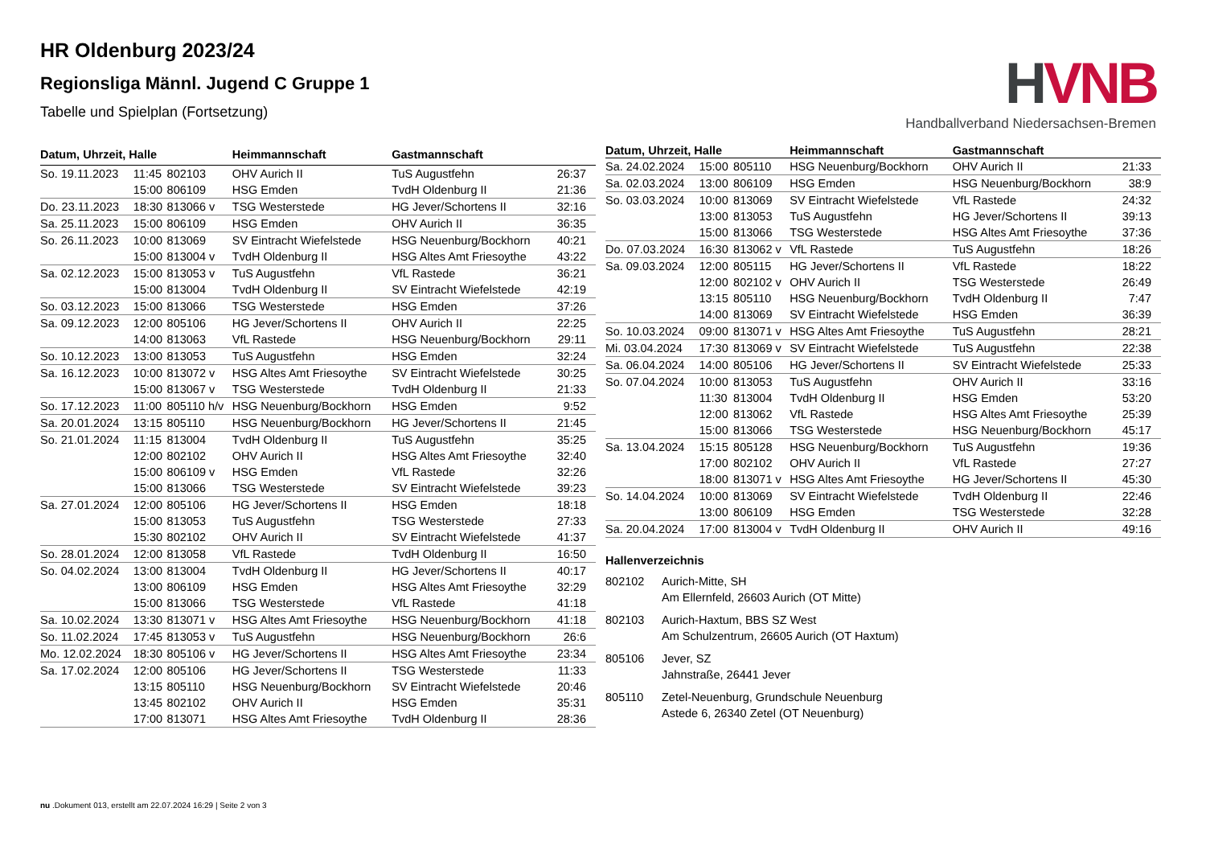HR Oldenburg 2023/24
Regionsliga Männl. Jugend C Gruppe 1
Tabelle und Spielplan (Fortsetzung)
HVNB
Handballverband Niedersachsen-Bremen
| Datum, Uhrzeit, Halle | | | Heimmannschaft | Gastmannschaft | |
| --- | --- | --- | --- | --- | --- |
| So. 19.11.2023 | 11:45 | 802103 | OHV Aurich II | TuS Augustfehn | 26:37 |
| | 15:00 | 806109 | HSG Emden | TvdH Oldenburg II | 21:36 |
| Do. 23.11.2023 | 18:30 | 813066 v | TSG Westerstede | HG Jever/Schortens II | 32:16 |
| Sa. 25.11.2023 | 15:00 | 806109 | HSG Emden | OHV Aurich II | 36:35 |
| So. 26.11.2023 | 10:00 | 813069 | SV Eintracht Wiefelstede | HSG Neuenburg/Bockhorn | 40:21 |
| | 15:00 | 813004 v | TvdH Oldenburg II | HSG Altes Amt Friesoythe | 43:22 |
| Sa. 02.12.2023 | 15:00 | 813053 v | TuS Augustfehn | VfL Rastede | 36:21 |
| | 15:00 | 813004 | TvdH Oldenburg II | SV Eintracht Wiefelstede | 42:19 |
| So. 03.12.2023 | 15:00 | 813066 | TSG Westerstede | HSG Emden | 37:26 |
| Sa. 09.12.2023 | 12:00 | 805106 | HG Jever/Schortens II | OHV Aurich II | 22:25 |
| | 14:00 | 813063 | VfL Rastede | HSG Neuenburg/Bockhorn | 29:11 |
| So. 10.12.2023 | 13:00 | 813053 | TuS Augustfehn | HSG Emden | 32:24 |
| Sa. 16.12.2023 | 10:00 | 813072 v | HSG Altes Amt Friesoythe | SV Eintracht Wiefelstede | 30:25 |
| | 15:00 | 813067 v | TSG Westerstede | TvdH Oldenburg II | 21:33 |
| So. 17.12.2023 | 11:00 | 805110 h/v | HSG Neuenburg/Bockhorn | HSG Emden | 9:52 |
| Sa. 20.01.2024 | 13:15 | 805110 | HSG Neuenburg/Bockhorn | HG Jever/Schortens II | 21:45 |
| So. 21.01.2024 | 11:15 | 813004 | TvdH Oldenburg II | TuS Augustfehn | 35:25 |
| | 12:00 | 802102 | OHV Aurich II | HSG Altes Amt Friesoythe | 32:40 |
| | 15:00 | 806109 v | HSG Emden | VfL Rastede | 32:26 |
| | 15:00 | 813066 | TSG Westerstede | SV Eintracht Wiefelstede | 39:23 |
| Sa. 27.01.2024 | 12:00 | 805106 | HG Jever/Schortens II | HSG Emden | 18:18 |
| | 15:00 | 813053 | TuS Augustfehn | TSG Westerstede | 27:33 |
| | 15:30 | 802102 | OHV Aurich II | SV Eintracht Wiefelstede | 41:37 |
| So. 28.01.2024 | 12:00 | 813058 | VfL Rastede | TvdH Oldenburg II | 16:50 |
| So. 04.02.2024 | 13:00 | 813004 | TvdH Oldenburg II | HG Jever/Schortens II | 40:17 |
| | 13:00 | 806109 | HSG Emden | HSG Altes Amt Friesoythe | 32:29 |
| | 15:00 | 813066 | TSG Westerstede | VfL Rastede | 41:18 |
| Sa. 10.02.2024 | 13:30 | 813071 v | HSG Altes Amt Friesoythe | HSG Neuenburg/Bockhorn | 41:18 |
| So. 11.02.2024 | 17:45 | 813053 v | TuS Augustfehn | HSG Neuenburg/Bockhorn | 26:6 |
| Mo. 12.02.2024 | 18:30 | 805106 v | HG Jever/Schortens II | HSG Altes Amt Friesoythe | 23:34 |
| Sa. 17.02.2024 | 12:00 | 805106 | HG Jever/Schortens II | TSG Westerstede | 11:33 |
| | 13:15 | 805110 | HSG Neuenburg/Bockhorn | SV Eintracht Wiefelstede | 20:46 |
| | 13:45 | 802102 | OHV Aurich II | HSG Emden | 35:31 |
| | 17:00 | 813071 | HSG Altes Amt Friesoythe | TvdH Oldenburg II | 28:36 |
| Datum, Uhrzeit, Halle | | | Heimmannschaft | Gastmannschaft | |
| --- | --- | --- | --- | --- | --- |
| Sa. 24.02.2024 | 15:00 | 805110 | HSG Neuenburg/Bockhorn | OHV Aurich II | 21:33 |
| Sa. 02.03.2024 | 13:00 | 806109 | HSG Emden | HSG Neuenburg/Bockhorn | 38:9 |
| So. 03.03.2024 | 10:00 | 813069 | SV Eintracht Wiefelstede | VfL Rastede | 24:32 |
| | 13:00 | 813053 | TuS Augustfehn | HG Jever/Schortens II | 39:13 |
| | 15:00 | 813066 | TSG Westerstede | HSG Altes Amt Friesoythe | 37:36 |
| Do. 07.03.2024 | 16:30 | 813062 v | VfL Rastede | TuS Augustfehn | 18:26 |
| Sa. 09.03.2024 | 12:00 | 805115 | HG Jever/Schortens II | VfL Rastede | 18:22 |
| | 12:00 | 802102 v | OHV Aurich II | TSG Westerstede | 26:49 |
| | 13:15 | 805110 | HSG Neuenburg/Bockhorn | TvdH Oldenburg II | 7:47 |
| | 14:00 | 813069 | SV Eintracht Wiefelstede | HSG Emden | 36:39 |
| So. 10.03.2024 | 09:00 | 813071 v | HSG Altes Amt Friesoythe | TuS Augustfehn | 28:21 |
| Mi. 03.04.2024 | 17:30 | 813069 v | SV Eintracht Wiefelstede | TuS Augustfehn | 22:38 |
| Sa. 06.04.2024 | 14:00 | 805106 | HG Jever/Schortens II | SV Eintracht Wiefelstede | 25:33 |
| So. 07.04.2024 | 10:00 | 813053 | TuS Augustfehn | OHV Aurich II | 33:16 |
| | 11:30 | 813004 | TvdH Oldenburg II | HSG Emden | 53:20 |
| | 12:00 | 813062 | VfL Rastede | HSG Altes Amt Friesoythe | 25:39 |
| | 15:00 | 813066 | TSG Westerstede | HSG Neuenburg/Bockhorn | 45:17 |
| Sa. 13.04.2024 | 15:15 | 805128 | HSG Neuenburg/Bockhorn | TuS Augustfehn | 19:36 |
| | 17:00 | 802102 | OHV Aurich II | VfL Rastede | 27:27 |
| | 18:00 | 813071 v | HSG Altes Amt Friesoythe | HG Jever/Schortens II | 45:30 |
| So. 14.04.2024 | 10:00 | 813069 | SV Eintracht Wiefelstede | TvdH Oldenburg II | 22:46 |
| | 13:00 | 806109 | HSG Emden | TSG Westerstede | 32:28 |
| Sa. 20.04.2024 | 17:00 | 813004 v | TvdH Oldenburg II | OHV Aurich II | 49:16 |
Hallenverzeichnis
802102 Aurich-Mitte, SH
Am Ellernfeld, 26603 Aurich (OT Mitte)
802103 Aurich-Haxtum, BBS SZ West
Am Schulzentrum, 26605 Aurich (OT Haxtum)
805106 Jever, SZ
Jahnstraße, 26441 Jever
805110 Zetel-Neuenburg, Grundschule Neuenburg
Astede 6, 26340 Zetel (OT Neuenburg)
nu .Dokument 013, erstellt am 22.07.2024 16:29 | Seite 2 von 3